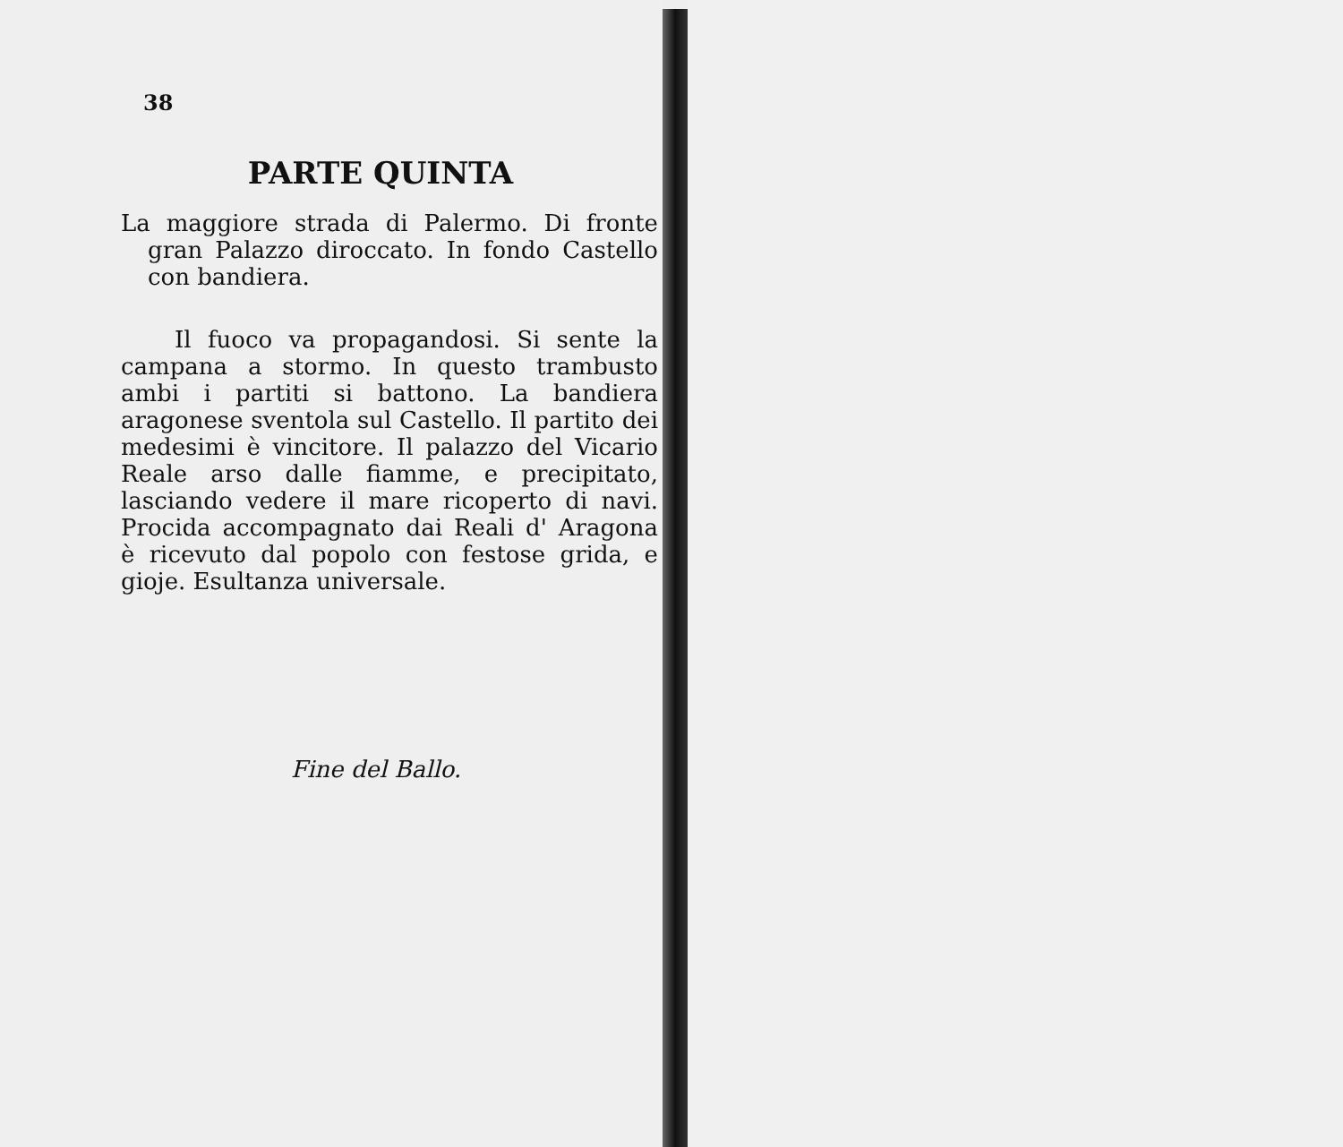38
PARTE QUINTA
La maggiore strada di Palermo. Di fronte gran Palazzo diroccato. In fondo Castello con bandiera.
Il fuoco va propagandosi. Si sente la campana a stormo. In questo trambusto ambi i partiti si battono. La bandiera aragonese sventola sul Castello. Il partito dei medesimi è vincitore. Il palazzo del Vicario Reale arso dalle fiamme, e precipitato, lasciando vedere il mare ricoperto di navi. Procida accompagnato dai Reali d' Aragona è ricevuto dal popolo con festose grida, e gioje. Esultanza universale.
Fine del Ballo.